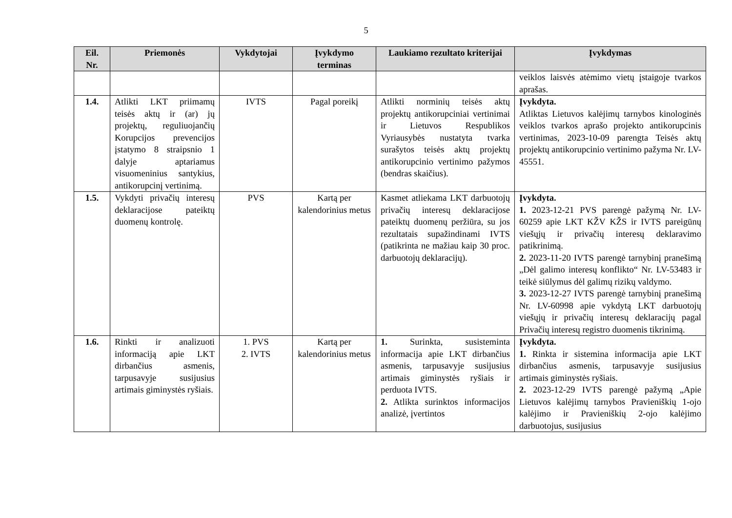5
| Eil. Nr. | Priemonės | Vykdytojai | Įvykdymo terminas | Laukiamo rezultato kriterijai | Įvykdymas |
| --- | --- | --- | --- | --- | --- |
| | | | | | veiklos laisvės atėmimo vietų įstaigoje tvarkos aprašas. |
| 1.4. | Atlikti LKT priimamų teisės aktų ir (ar) jų projektų, reguliuojančių Korupcijos prevencijos įstatymo 8 straipsnio 1 dalyje aptariamus visuomeninius santykius, antikorupcinį vertinimą. | IVTS | Pagal poreikį | Atlikti norminių teisės aktų projektų antikorupciniai vertinimai ir Lietuvos Respublikos Vyriausybės nustatyta tvarka surašytos teisės aktų projektų antikorupcinio vertinimo pažymos (bendras skaičius). | Įvykdyta. Atliktas Lietuvos kalėjimų tarnybos kinologinės veiklos tvarkos aprašo projekto antikorupcinis vertinimas, 2023-10-09 parengta Teisės aktų projektų antikorupcinio vertinimo pažyma Nr. LV-45551. |
| 1.5. | Vykdyti privačių interesų deklaracijose pateiktų duomenų kontrolę. | PVS | Kartą per kalendorinius metus | Kasmet atliekama LKT darbuotojų privačių interesų deklaracijose pateiktų duomenų peržiūra, su jos rezultatais supažindinami IVTS (patikrinta ne mažiau kaip 30 proc. darbuotojų deklaracijų). | Įvykdyta. 1. 2023-12-21 PVS parengė pažymą Nr. LV-60259 apie LKT KŽV KŽS ir IVTS pareigūnų viešųjų ir privačių interesų deklaravimo patikrinimą. 2. 2023-11-20 IVTS parengė tarnybinį pranešimą „Dėl galimo interesų konflikto“ Nr. LV-53483 ir teikė siūlymus dėl galimų rizikų valdymo. 3. 2023-12-27 IVTS parengė tarnybinį pranešimą Nr. LV-60998 apie vykdytą LKT darbuotojų viešųjų ir privačių interesų deklaracijų pagal Privačių interesų registro duomenis tikrinimą. |
| 1.6. | Rinkti ir analizuoti informaciją apie LKT dirbančius asmenis, tarpusavyje susijusius artimais giminystės ryšiais. | 1. PVS 2. IVTS | Kartą per kalendorinius metus | 1. Surinkta, susisteminta informacija apie LKT dirbančius asmenis, tarpusavyje susijusius artimais giminystės ryšiais ir perduota IVTS. 2. Atlikta surinktos informacijos analizė, įvertintos | Įvykdyta. 1. Rinkta ir sistemina informacija apie LKT dirbančius asmenis, tarpusavyje susijusius artimais giminystės ryšiais. 2. 2023-12-29 IVTS parengė pažymą „Apie Lietuvos kalėjimų tarnybos Pravieniškių 1-ojo kalėjimo ir Pravieniškių 2-ojo kalėjimo darbuotojus, susijusius |